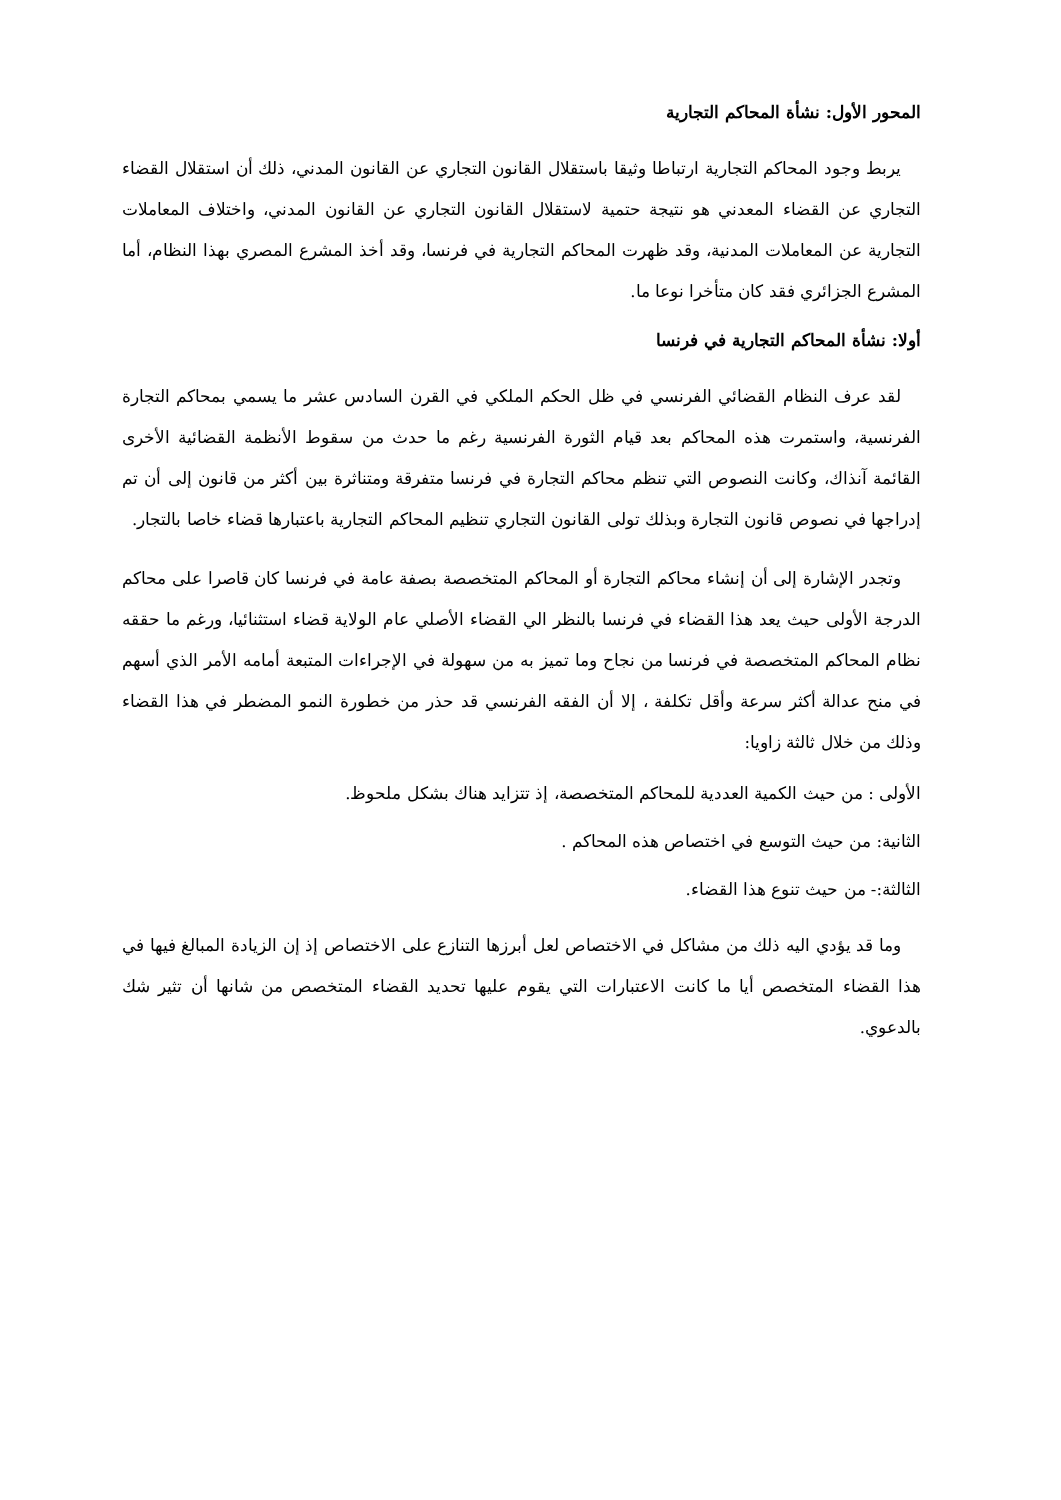المحور الأول: نشأة المحاكم التجارية
يربط وجود المحاكم التجارية ارتباطا وثيقا باستقلال القانون التجاري عن القانون المدني، ذلك أن استقلال القضاء التجاري عن القضاء المعدني هو نتيجة حتمية لاستقلال القانون التجاري عن القانون المدني، واختلاف المعاملات التجارية عن المعاملات المدنية، وقد ظهرت المحاكم التجارية في فرنسا، وقد أخذ المشرع المصري بهذا النظام، أما المشرع الجزائري فقد كان متأخرا نوعا ما.
أولا: نشأة المحاكم التجارية في فرنسا
لقد عرف النظام القضائي الفرنسي في ظل الحكم الملكي في القرن السادس عشر ما يسمي بمحاكم التجارة الفرنسية، واستمرت هذه المحاكم بعد قيام الثورة الفرنسية رغم ما حدث من سقوط الأنظمة القضائية الأخرى القائمة آنذاك، وكانت النصوص التي تنظم محاكم التجارة في فرنسا متفرقة ومتناثرة بين أكثر من قانون إلى أن تم إدراجها في نصوص قانون التجارة وبذلك تولى القانون التجاري تنظيم المحاكم التجارية باعتبارها قضاء خاصا بالتجار.
وتجدر الإشارة إلى أن إنشاء محاكم التجارة أو المحاكم المتخصصة بصفة عامة في فرنسا كان قاصرا على محاكم الدرجة الأولى حيث يعد هذا القضاء في فرنسا بالنظر الي القضاء الأصلي عام الولاية قضاء استثنائيا، ورغم ما حققه نظام المحاكم المتخصصة في فرنسا من نجاح وما تميز به من سهولة في الإجراءات المتبعة أمامه الأمر الذي أسهم في منح عدالة أكثر سرعة وأقل تكلفة ، إلا أن الفقه الفرنسي قد حذر من خطورة النمو المضطر في هذا القضاء وذلك من خلال ثالثة زاويا:
الأولى : من حيث الكمية العددية للمحاكم المتخصصة، إذ تتزايد هناك بشكل ملحوظ.
الثانية: من حيث التوسع في اختصاص هذه المحاكم .
الثالثة:- من حيث تنوع هذا القضاء.
وما قد يؤدي اليه ذلك من مشاكل في الاختصاص لعل أبرزها التنازع على الاختصاص إذ إن الزيادة المبالغ فيها في هذا القضاء المتخصص أيا ما كانت الاعتبارات التي يقوم عليها تحديد القضاء المتخصص من شانها أن تثير شك بالدعوي.